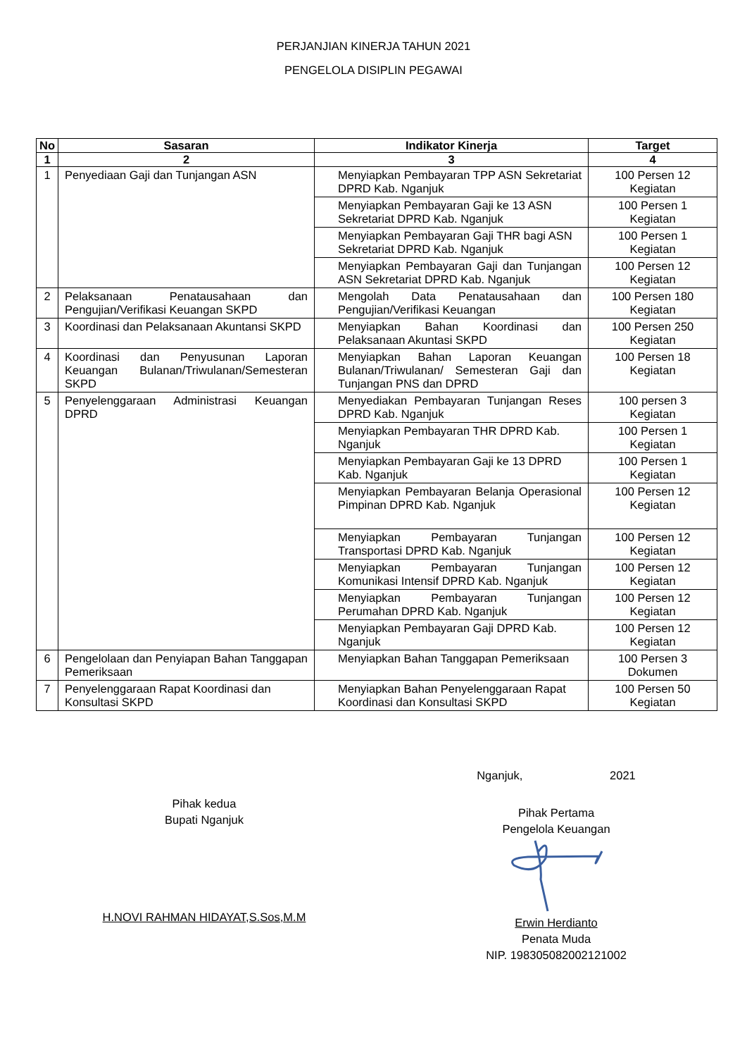PERJANJIAN KINERJA TAHUN 2021
PENGELOLA DISIPLIN PEGAWAI
| No | Sasaran | Indikator Kinerja | Target |
| --- | --- | --- | --- |
| 1 | 2 | 3 | 4 |
| 1 | Penyediaan Gaji dan Tunjangan ASN | Menyiapkan Pembayaran TPP ASN Sekretariat DPRD Kab. Nganjuk | 100 Persen 12 Kegiatan |
| | | Menyiapkan Pembayaran Gaji ke 13 ASN Sekretariat DPRD Kab. Nganjuk | 100 Persen 1 Kegiatan |
| | | Menyiapkan Pembayaran Gaji THR bagi ASN Sekretariat DPRD Kab. Nganjuk | 100 Persen 1 Kegiatan |
| | | Menyiapkan Pembayaran Gaji dan Tunjangan ASN Sekretariat DPRD Kab. Nganjuk | 100 Persen 12 Kegiatan |
| 2 | Pelaksanaan Penatausahaan dan Pengujian/Verifikasi Keuangan SKPD | Mengolah Data Penatausahaan dan Pengujian/Verifikasi Keuangan | 100 Persen 180 Kegiatan |
| 3 | Koordinasi dan Pelaksanaan Akuntansi SKPD | Menyiapkan Bahan Koordinasi dan Pelaksanaan Akuntasi SKPD | 100 Persen 250 Kegiatan |
| 4 | Koordinasi dan Penyusunan Laporan Keuangan Bulanan/Triwulanan/Semesteran SKPD | Menyiapkan Bahan Laporan Keuangan Bulanan/Triwulanan/ Semesteran Gaji dan Tunjangan PNS dan DPRD | 100 Persen 18 Kegiatan |
| 5 | Penyelenggaraan Administrasi Keuangan DPRD | Menyediakan Pembayaran Tunjangan Reses DPRD Kab. Nganjuk | 100 persen 3 Kegiatan |
| | | Menyiapkan Pembayaran THR DPRD Kab. Nganjuk | 100 Persen 1 Kegiatan |
| | | Menyiapkan Pembayaran Gaji ke 13 DPRD Kab. Nganjuk | 100 Persen 1 Kegiatan |
| | | Menyiapkan Pembayaran Belanja Operasional Pimpinan DPRD Kab. Nganjuk | 100 Persen 12 Kegiatan |
| | | Menyiapkan Pembayaran Tunjangan Transportasi DPRD Kab. Nganjuk | 100 Persen 12 Kegiatan |
| | | Menyiapkan Pembayaran Tunjangan Komunikasi Intensif DPRD Kab. Nganjuk | 100 Persen 12 Kegiatan |
| | | Menyiapkan Pembayaran Tunjangan Perumahan DPRD Kab. Nganjuk | 100 Persen 12 Kegiatan |
| | | Menyiapkan Pembayaran Gaji DPRD Kab. Nganjuk | 100 Persen 12 Kegiatan |
| 6 | Pengelolaan dan Penyiapan Bahan Tanggapan Pemeriksaan | Menyiapkan Bahan Tanggapan Pemeriksaan | 100 Persen 3 Dokumen |
| 7 | Penyelenggaraan Rapat Koordinasi dan Konsultasi SKPD | Menyiapkan Bahan Penyelenggaraan Rapat Koordinasi dan Konsultasi SKPD | 100 Persen 50 Kegiatan |
Pihak kedua
Bupati Nganjuk
H.NOVI RAHMAN HIDAYAT,S.Sos,M.M
Nganjuk, 2021
Pihak Pertama
Pengelola Keuangan Erwin Herdianto
Penata Muda
NIP. 198305082002121002